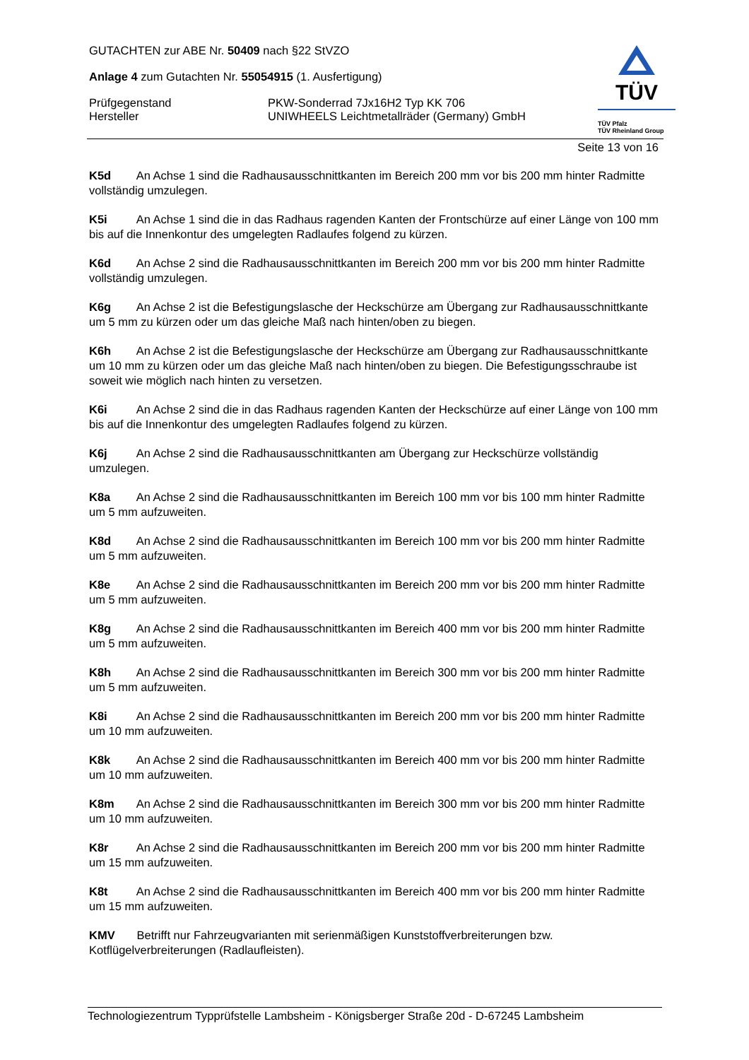TÜV
TÜV Pfalz
TÜV Rheinland Group
GUTACHTEN zur ABE Nr. 50409 nach §22 StVZO
Anlage 4 zum Gutachten Nr. 55054915 (1. Ausfertigung)
Prüfgegenstand PKW-Sonderrad 7Jx16H2 Typ KK 706
Hersteller UNIWHEELS Leichtmetallräder (Germany) GmbH
Seite 13 von 16
K5d An Achse 1 sind die Radhausausschnittkanten im Bereich 200 mm vor bis 200 mm hinter Radmitte vollständig umzulegen.
K5i An Achse 1 sind die in das Radhaus ragenden Kanten der Frontschürze auf einer Länge von 100 mm bis auf die Innenkontur des umgelegten Radlaufes folgend zu kürzen.
K6d An Achse 2 sind die Radhausausschnittkanten im Bereich 200 mm vor bis 200 mm hinter Radmitte vollständig umzulegen.
K6g An Achse 2 ist die Befestigungslasche der Heckschürze am Übergang zur Radhausausschnittkante um 5 mm zu kürzen oder um das gleiche Maß nach hinten/oben zu biegen.
K6h An Achse 2 ist die Befestigungslasche der Heckschürze am Übergang zur Radhausausschnittkante um 10 mm zu kürzen oder um das gleiche Maß nach hinten/oben zu biegen. Die Befestigungsschraube ist soweit wie möglich nach hinten zu versetzen.
K6i An Achse 2 sind die in das Radhaus ragenden Kanten der Heckschürze auf einer Länge von 100 mm bis auf die Innenkontur des umgelegten Radlaufes folgend zu kürzen.
K6j An Achse 2 sind die Radhausausschnittkanten am Übergang zur Heckschürze vollständig umzulegen.
K8a An Achse 2 sind die Radhausausschnittkanten im Bereich 100 mm vor bis 100 mm hinter Radmitte um 5 mm aufzuweiten.
K8d An Achse 2 sind die Radhausausschnittkanten im Bereich 100 mm vor bis 200 mm hinter Radmitte um 5 mm aufzuweiten.
K8e An Achse 2 sind die Radhausausschnittkanten im Bereich 200 mm vor bis 200 mm hinter Radmitte um 5 mm aufzuweiten.
K8g An Achse 2 sind die Radhausausschnittkanten im Bereich 400 mm vor bis 200 mm hinter Radmitte um 5 mm aufzuweiten.
K8h An Achse 2 sind die Radhausausschnittkanten im Bereich 300 mm vor bis 200 mm hinter Radmitte um 5 mm aufzuweiten.
K8i An Achse 2 sind die Radhausausschnittkanten im Bereich 200 mm vor bis 200 mm hinter Radmitte um 10 mm aufzuweiten.
K8k An Achse 2 sind die Radhausausschnittkanten im Bereich 400 mm vor bis 200 mm hinter Radmitte um 10 mm aufzuweiten.
K8m An Achse 2 sind die Radhausausschnittkanten im Bereich 300 mm vor bis 200 mm hinter Radmitte um 10 mm aufzuweiten.
K8r An Achse 2 sind die Radhausausschnittkanten im Bereich 200 mm vor bis 200 mm hinter Radmitte um 15 mm aufzuweiten.
K8t An Achse 2 sind die Radhausausschnittkanten im Bereich 400 mm vor bis 200 mm hinter Radmitte um 15 mm aufzuweiten.
KMV Betrifft nur Fahrzeugvarianten mit serienmäßigen Kunststoffverbreiterungen bzw. Kotflügelverbreiterungen (Radlaufleisten).
Technologiezentrum Typprüfstelle Lambsheim - Königsberger Straße 20d - D-67245 Lambsheim